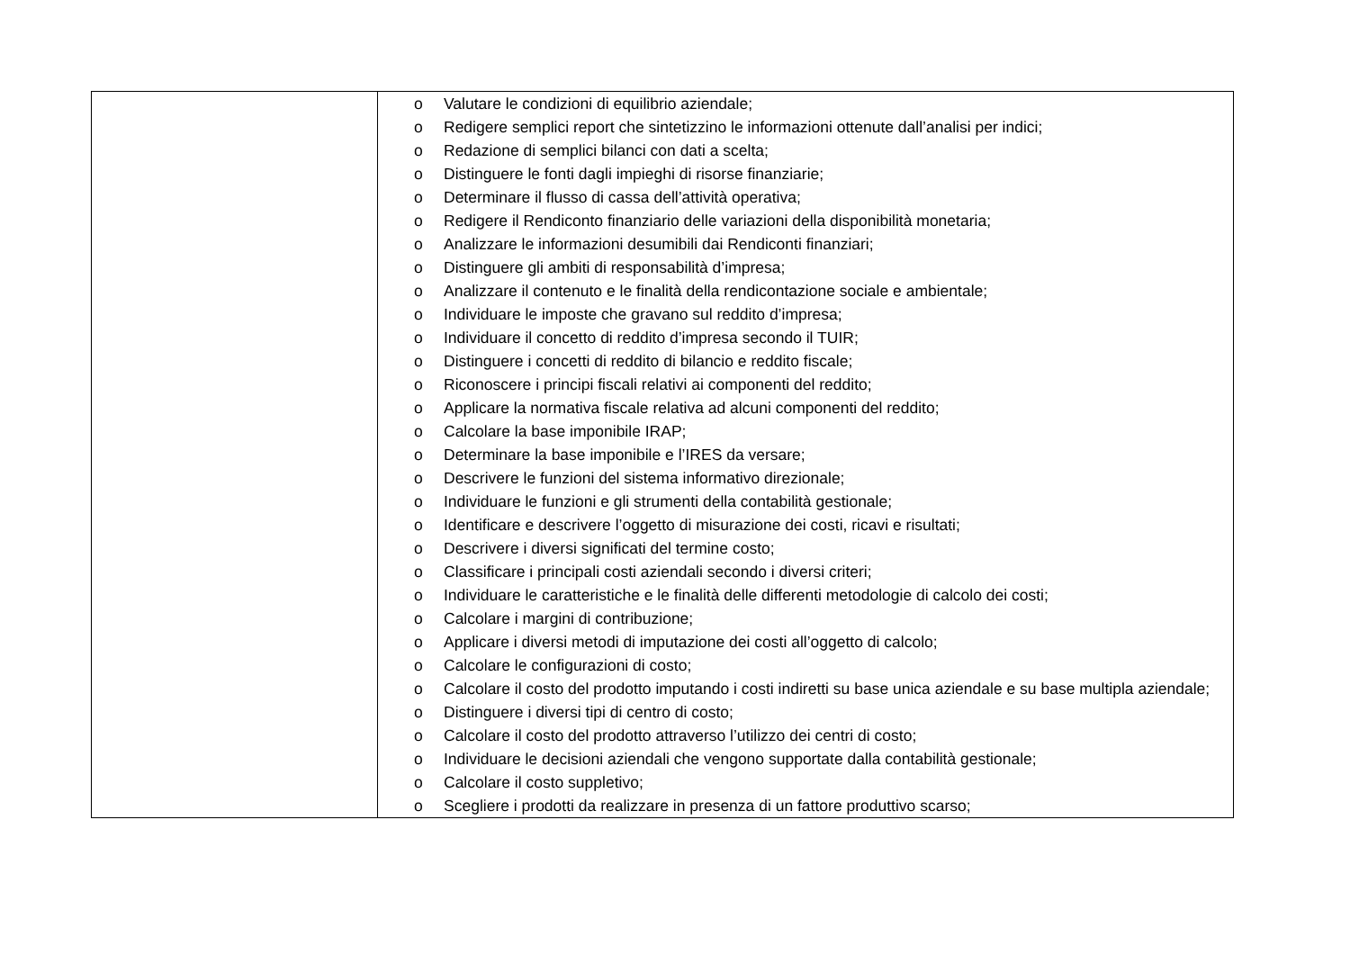| | o Valutare le condizioni di equilibrio aziendale; o Redigere semplici report che sintetizzino le informazioni ottenute dall’analisi per indici; o Redazione di semplici bilanci con dati a scelta; o Distinguere le fonti dagli impieghi di risorse finanziarie; o Determinare il flusso di cassa dell’attività operativa; o Redigere il Rendiconto finanziario delle variazioni della disponibilità monetaria; o Analizzare le informazioni desumibili dai Rendiconti finanziari; o Distinguere gli ambiti di responsabilità d’impresa; o Analizzare il contenuto e le finalità della rendicontazione sociale e ambientale; o Individuare le imposte che gravano sul reddito d’impresa; o Individuare il concetto di reddito d’impresa secondo il TUIR; o Distinguere i concetti di reddito di bilancio e reddito fiscale; o Riconoscere i principi fiscali relativi ai componenti del reddito; o Applicare la normativa fiscale relativa ad alcuni componenti del reddito; o Calcolare la base imponibile IRAP; o Determinare la base imponibile e l’IRES da versare; o Descrivere le funzioni del sistema informativo direzionale; o Individuare le funzioni e gli strumenti della contabilità gestionale; o Identificare e descrivere l’oggetto di misurazione dei costi, ricavi e risultati; o Descrivere i diversi significati del termine costo; o Classificare i principali costi aziendali secondo i diversi criteri; o Individuare le caratteristiche e le finalità delle differenti metodologie di calcolo dei costi; o Calcolare i margini di contribuzione; o Applicare i diversi metodi di imputazione dei costi all’oggetto di calcolo; o Calcolare le configurazioni di costo; o Calcolare il costo del prodotto imputando i costi indiretti su base unica aziendale e su base multipla aziendale; o Distinguere i diversi tipi di centro di costo; o Calcolare il costo del prodotto attraverso l’utilizzo dei centri di costo; o Individuare le decisioni aziendali che vengono supportate dalla contabilità gestionale; o Calcolare il costo suppletivo; o Scegliere i prodotti da realizzare in presenza di un fattore produttivo scarso; |